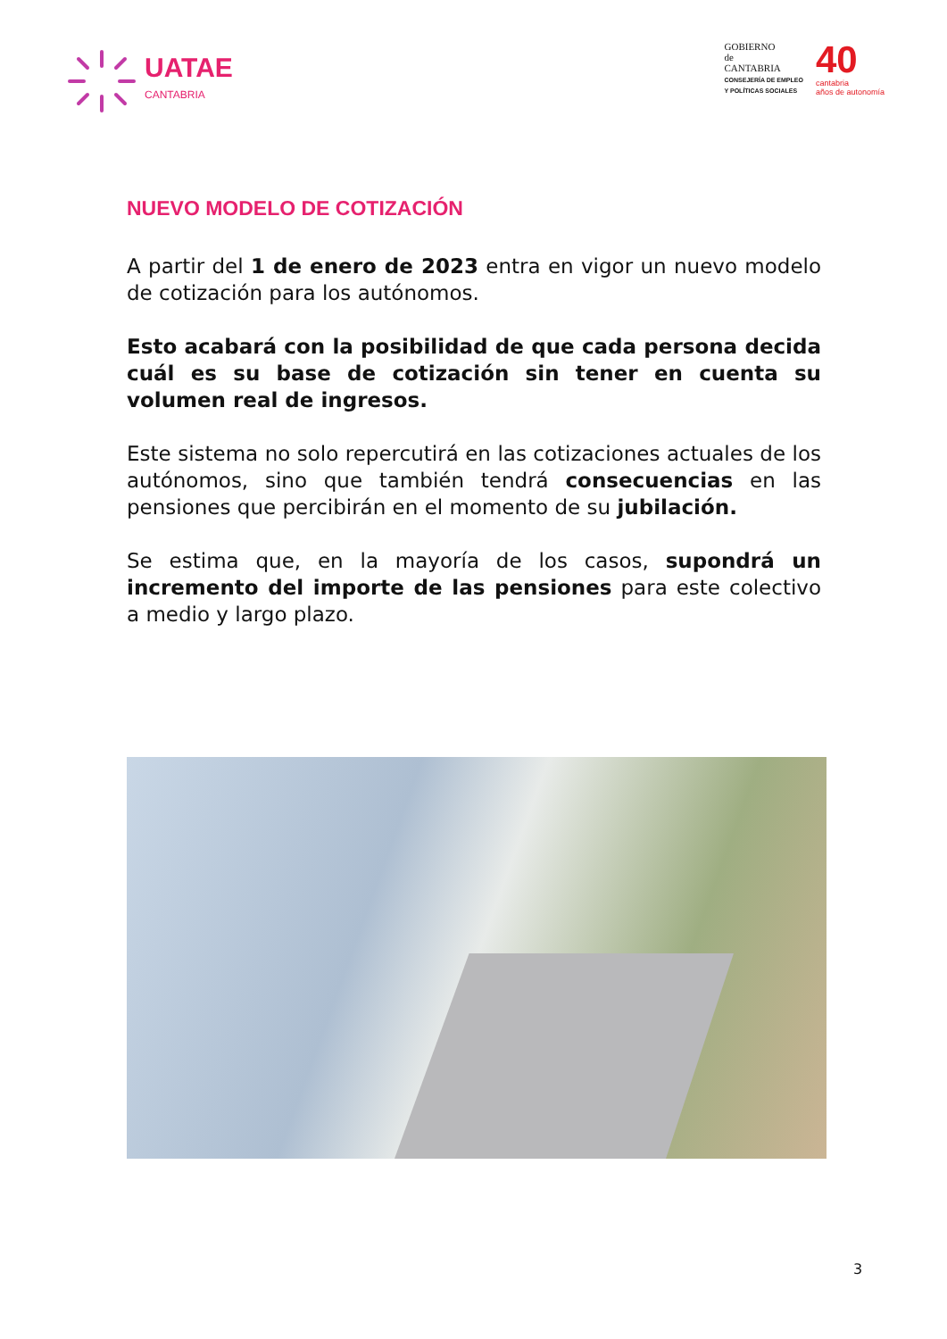UATAE
CANTABRIA
GOBIERNO
de
CANTABRIA
CONSEJERÍA DE EMPLEO
Y POLÍTICAS SOCIALES
40
cantabria
años de autonomía
NUEVO MODELO DE COTIZACIÓN
A partir del 1 de enero de 2023 entra en vigor un nuevo modelo de cotización para los autónomos.
Esto acabará con la posibilidad de que cada persona decida cuál es su base de cotización sin tener en cuenta su volumen real de ingresos.
Este sistema no solo repercutirá en las cotizaciones actuales de los autónomos, sino que también tendrá consecuencias en las pensiones que percibirán en el momento de su jubilación.
Se estima que, en la mayoría de los casos, supondrá un incremento del importe de las pensiones para este colectivo a medio y largo plazo.
3